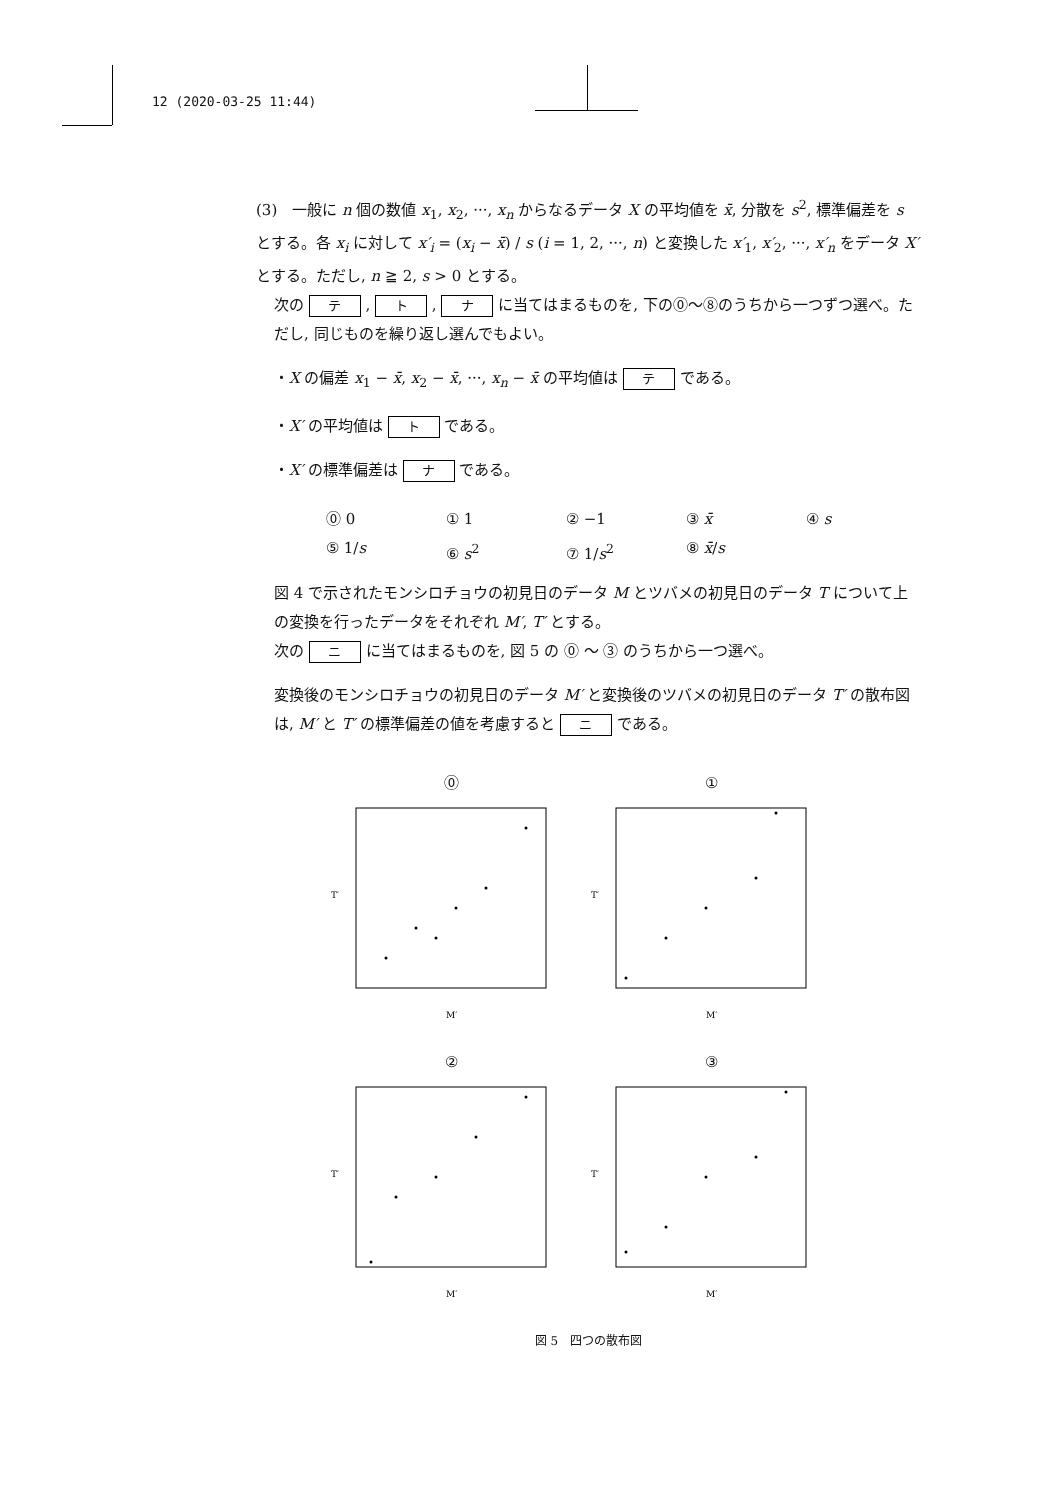12 (2020-03-25 11:44)
(3)　一般に n 個の数値 x<sub>1</sub>, x<sub>2</sub>, ···, x<sub>n</sub> からなるデータ X の平均値を x̄, 分散を s<sup>2</sup>, 標準偏差を s とする。各 x<sub>i</sub> に対して x′<sub>i</sub> = (x<sub>i</sub> − x̄) / s (i = 1, 2, ···, n) と変換した x′<sub>1</sub>, x′<sub>2</sub>, ···, x′<sub>n</sub> をデータ X′ とする。ただし, n ≧ 2, s > 0 とする。
次の テ , ト , ナ に当てはまるものを, 下の⓪〜⑧のうちから一つずつ選べ。ただし, 同じものを繰り返し選んでもよい。
・X の偏差 x<sub>1</sub> − x̄, x<sub>2</sub> − x̄, ···, x<sub>n</sub> − x̄ の平均値は テ である。
・X′ の平均値は ト である。
・X′ の標準偏差は ナ である。
⓪ 0 ① 1 ② −1 ③ x̄ ④ s ⑤ 1/s ⑥ s<sup>2</sup> ⑦ 1/s<sup>2</sup> ⑧ x̄/s
図 4 で示されたモンシロチョウの初見日のデータ M とツバメの初見日のデータ T について上の変換を行ったデータをそれぞれ M′, T′ とする。
次の ニ に当てはまるものを, 図 5 の ⓪ 〜 ③ のうちから一つ選べ。
変換後のモンシロチョウの初見日のデータ M′ と変換後のツバメの初見日のデータ T′ の散布図は, M′ と T′ の標準偏差の値を考慮すると ニ である。
⓪
T′
M′
①
T′
M′
②
T′
M′
③
T′
M′
図 5　四つの散布図